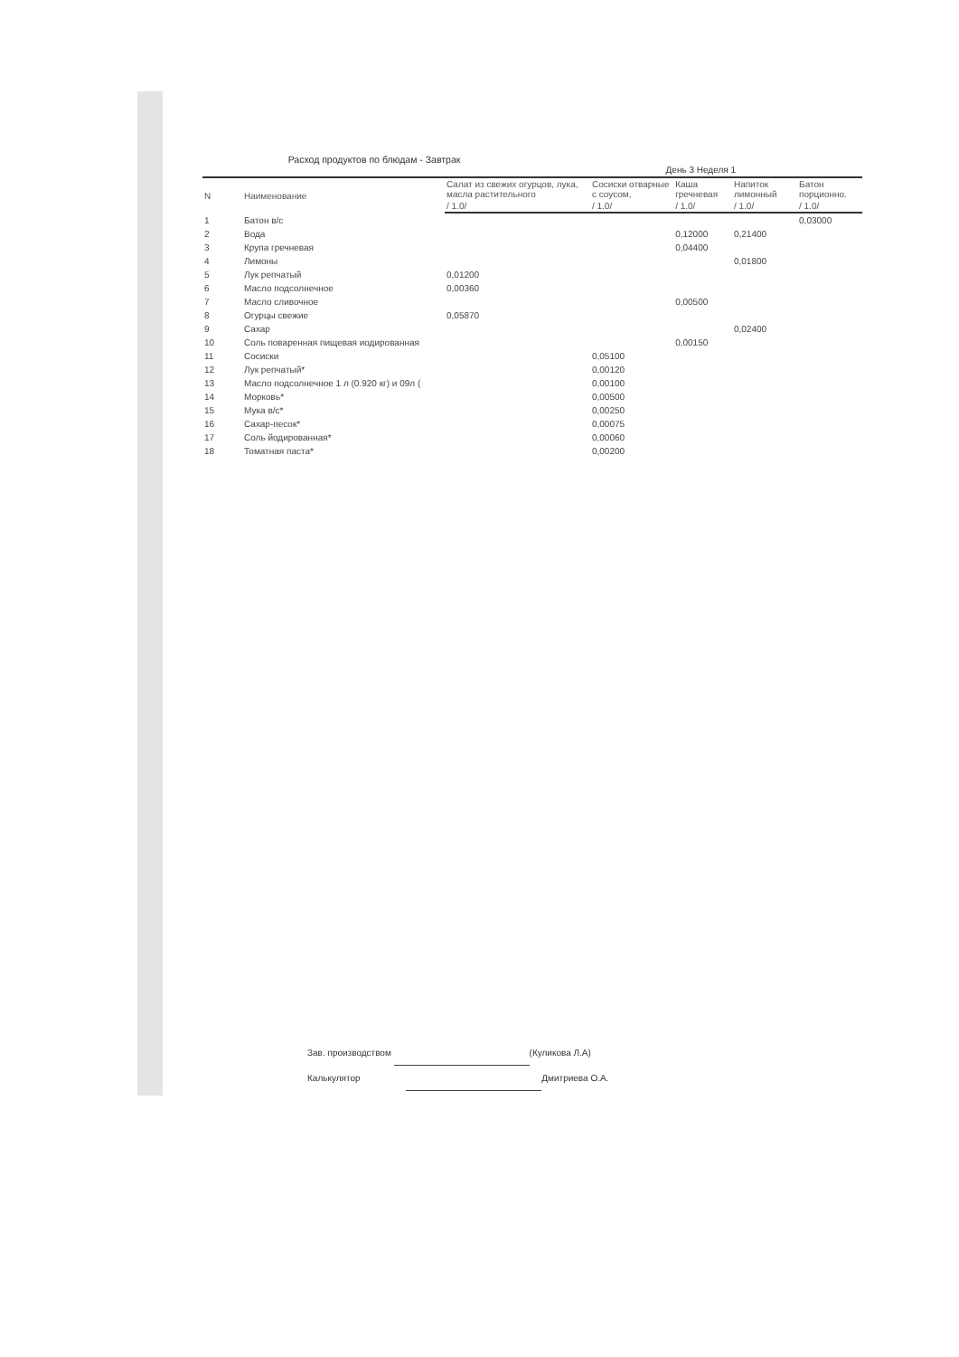Расход продуктов по блюдам - Завтрак
День 3 Неделя 1
| N | Наименование | Салат из свежих огурцов, лука, масла растительного | Сосиски отварные с соусом, | Каша гречневая | Напиток лимонный | Батон порционно. |
| --- | --- | --- | --- | --- | --- | --- |
| | | / 1.0/ | / 1.0/ | / 1.0/ | / 1.0/ | / 1.0/ |
| 1 | Батон в/с | | | | | 0,03000 |
| 2 | Вода | | | 0,12000 | 0,21400 | |
| 3 | Крупа гречневая | | | 0,04400 | | |
| 4 | Лимоны | | | | 0,01800 | |
| 5 | Лук репчатый | 0,01200 | | | | |
| 6 | Масло подсолнечное | 0,00360 | | | | |
| 7 | Масло сливочное | | | 0,00500 | | |
| 8 | Огурцы свежие | 0,05870 | | | | |
| 9 | Сахар | | | | 0,02400 | |
| 10 | Соль поваренная пищевая иодированная | | | 0,00150 | | |
| 11 | Сосиски | | 0,05100 | | | |
| 12 | Лук репчатый* | | 0,00120 | | | |
| 13 | Масло подсолнечное 1 л (0.920 кг) и 09л ( | | 0,00100 | | | |
| 14 | Морковь* | | 0,00500 | | | |
| 15 | Мука в/с* | | 0,00250 | | | |
| 16 | Сахар-песок* | | 0,00075 | | | |
| 17 | Соль йодированная* | | 0,00060 | | | |
| 18 | Томатная паста* | | 0,00200 | | | |
Зав. производством (Куликова Л.А)
Калькулятор Дмитриева О.А.